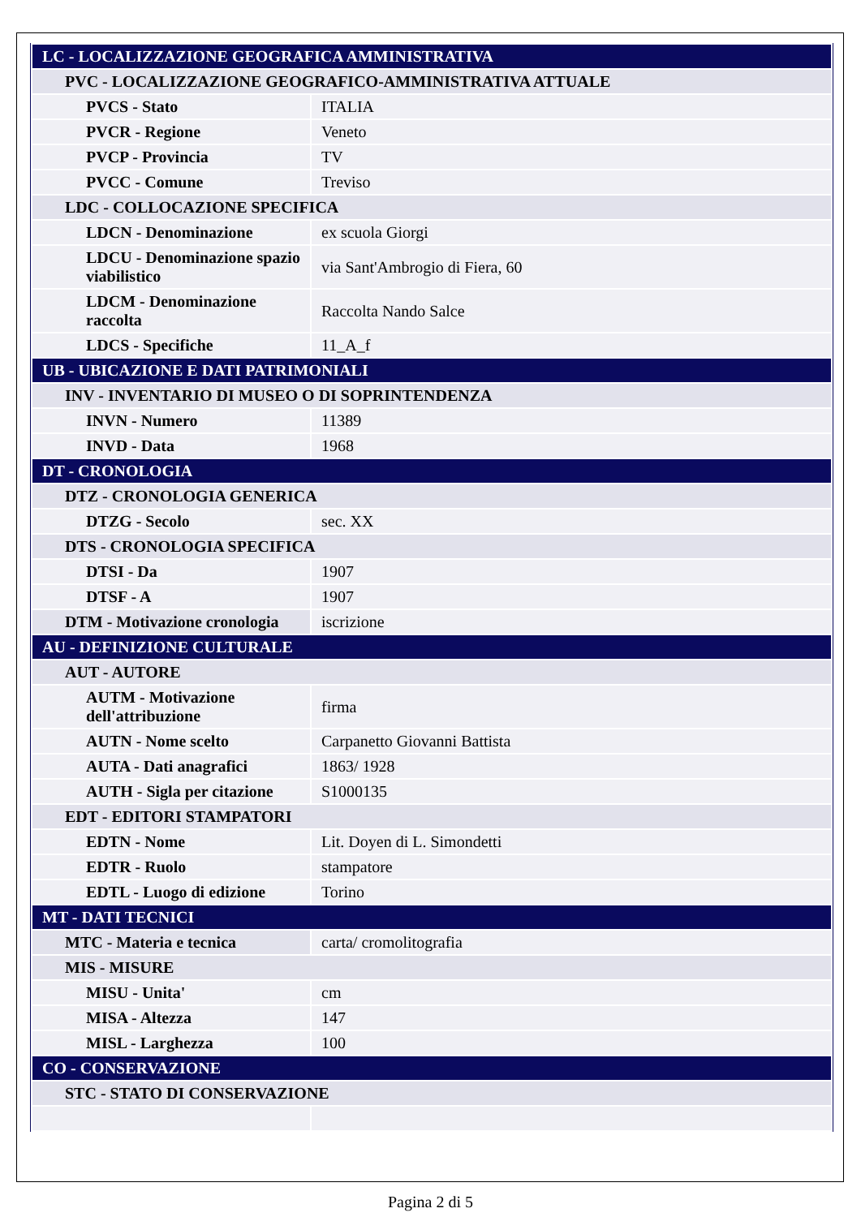| LC - LOCALIZZAZIONE GEOGRAFICA AMMINISTRATIVA | |
| PVC - LOCALIZZAZIONE GEOGRAFICO-AMMINISTRATIVA ATTUALE | |
| PVCS - Stato | ITALIA |
| PVCR - Regione | Veneto |
| PVCP - Provincia | TV |
| PVCC - Comune | Treviso |
| LDC - COLLOCAZIONE SPECIFICA | |
| LDCN - Denominazione | ex scuola Giorgi |
| LDCU - Denominazione spazio viabilistico | via Sant'Ambrogio di Fiera, 60 |
| LDCM - Denominazione raccolta | Raccolta Nando Salce |
| LDCS - Specifiche | 11_A_f |
| UB - UBICAZIONE E DATI PATRIMONIALI | |
| INV - INVENTARIO DI MUSEO O DI SOPRINTENDENZA | |
| INVN - Numero | 11389 |
| INVD - Data | 1968 |
| DT - CRONOLOGIA | |
| DTZ - CRONOLOGIA GENERICA | |
| DTZG - Secolo | sec. XX |
| DTS - CRONOLOGIA SPECIFICA | |
| DTSI - Da | 1907 |
| DTSF - A | 1907 |
| DTM - Motivazione cronologia | iscrizione |
| AU - DEFINIZIONE CULTURALE | |
| AUT - AUTORE | |
| AUTM - Motivazione dell'attribuzione | firma |
| AUTN - Nome scelto | Carpanetto Giovanni Battista |
| AUTA - Dati anagrafici | 1863/ 1928 |
| AUTH - Sigla per citazione | S1000135 |
| EDT - EDITORI STAMPATORI | |
| EDTN - Nome | Lit. Doyen di L. Simondetti |
| EDTR - Ruolo | stampatore |
| EDTL - Luogo di edizione | Torino |
| MT - DATI TECNICI | |
| MTC - Materia e tecnica | carta/ cromolitografia |
| MIS - MISURE | |
| MISU - Unita' | cm |
| MISA - Altezza | 147 |
| MISL - Larghezza | 100 |
| CO - CONSERVAZIONE | |
| STC - STATO DI CONSERVAZIONE | |
Pagina 2 di 5